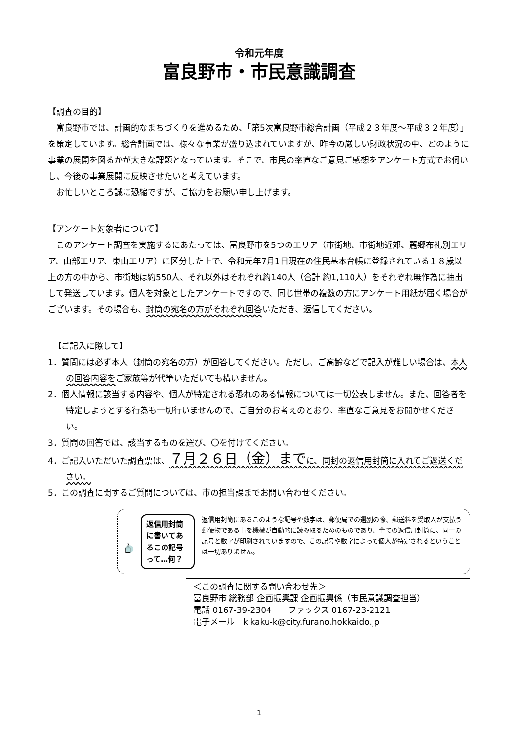令和元年度
富良野市・市民意識調査
【調査の目的】
富良野市では、計画的なまちづくりを進めるため、「第5次富良野市総合計画（平成２３年度～平成３２年度）」を策定しています。総合計画では、様々な事業が盛り込まれていますが、昨今の厳しい財政状況の中、どのように事業の展開を図るかが大きな課題となっています。そこで、市民の率直なご意見ご感想をアンケート方式でお伺いし、今後の事業展開に反映させたいと考えています。
お忙しいところ誠に恐縮ですが、ご協力をお願い申し上げます。
【アンケート対象者について】
このアンケート調査を実施するにあたっては、富良野市を5つのエリア（市街地、市街地近郊、麓郷布礼別エリア、山部エリア、東山エリア）に区分した上で、令和元年7月1日現在の住民基本台帳に登録されている１８歳以上の方の中から、市街地は約550人、それ以外はそれぞれ約140人（合計 約1,110人）をそれぞれ無作為に抽出して発送しています。個人を対象としたアンケートですので、同じ世帯の複数の方にアンケート用紙が届く場合がございます。その場合も、封筒の宛名の方がそれぞれ回答いただき、返信してください。
【ご記入に際して】
1．質問には必ず本人（封筒の宛名の方）が回答してください。ただし、ご高齢などで記入が難しい場合は、本人の回答内容をご家族等が代筆いただいても構いません。
2．個人情報に該当する内容や、個人が特定される恐れのある情報については一切公表しません。また、回答者を特定しようとする行為も一切行いませんので、ご自分のお考えのとおり、率直なご意見をお聞かせください。
3．質問の回答では、該当するものを選び、〇を付けてください。
4．ご記入いただいた調査票は、７月２６日（金）までに、同封の返信用封筒に入れてご返送ください。
5．この調査に関するご質問については、市の担当課までお問い合わせください。
?
返信用封筒に書いてあるこの記号って…何？
返信用封筒にあるこのような記号や数字は、郵便局での選別の際、郵送料を受取人が支払う郵便物である事を機械が自動的に読み取るためのものであり、全ての返信用封筒に、同一の記号と数字が印刷されていますので、この記号や数字によって個人が特定されるということは一切ありません。
＜この調査に関する問い合わせ先＞
富良野市 総務部 企画振興課 企画振興係（市民意識調査担当）
電話 0167-39-2304　　ファックス 0167-23-2121
電子メール　kikaku-k@city.furano.hokkaido.jp
1